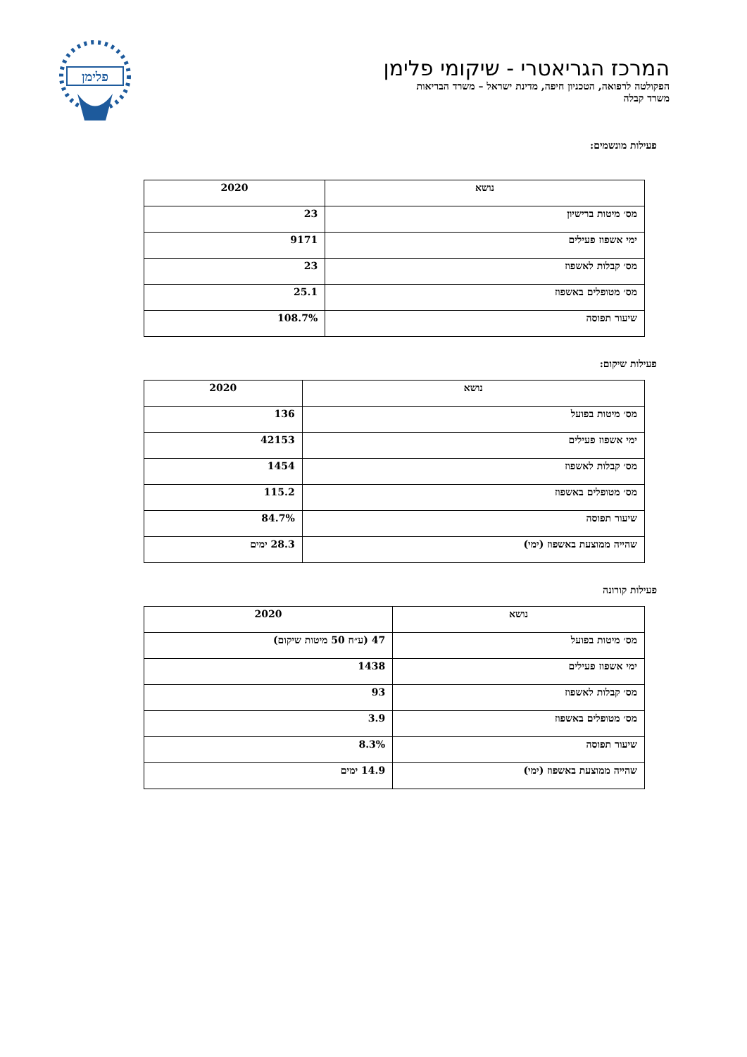המרכז הגריאטרי - שיקומי פלימן
הפקולטה לרפואה, הטכניון חיפה, מדינת ישראל – משרד הבריאות
משרד קבלה
פלימן
פעילות מונשמים:
| נושא | 2020 |
| --- | --- |
| מס׳ מיטות ברישיון | 23 |
| ימי אשפוז פעילים | 9171 |
| מס׳ קבלות לאשפוז | 23 |
| מס׳ מטופלים באשפוז | 25.1 |
| שיעור תפוסה | 108.7% |
פעילות שיקום:
| נושא | 2020 |
| --- | --- |
| מס׳ מיטות בפועל | 136 |
| ימי אשפוז פעילים | 42153 |
| מס׳ קבלות לאשפוז | 1454 |
| מס׳ מטופלים באשפוז | 115.2 |
| שיעור תפוסה | 84.7% |
| שהייה ממוצעת באשפוז (ימי) | 28.3 ימים |
פעילות קורונה
| נושא | 2020 |
| --- | --- |
| מס׳ מיטות בפועל | 47 (ע״ח 50 מיטות שיקום) |
| ימי אשפוז פעילים | 1438 |
| מס׳ קבלות לאשפוז | 93 |
| מס׳ מטופלים באשפוז | 3.9 |
| שיעור תפוסה | 8.3% |
| שהייה ממוצעת באשפוז (ימי) | 14.9 ימים |